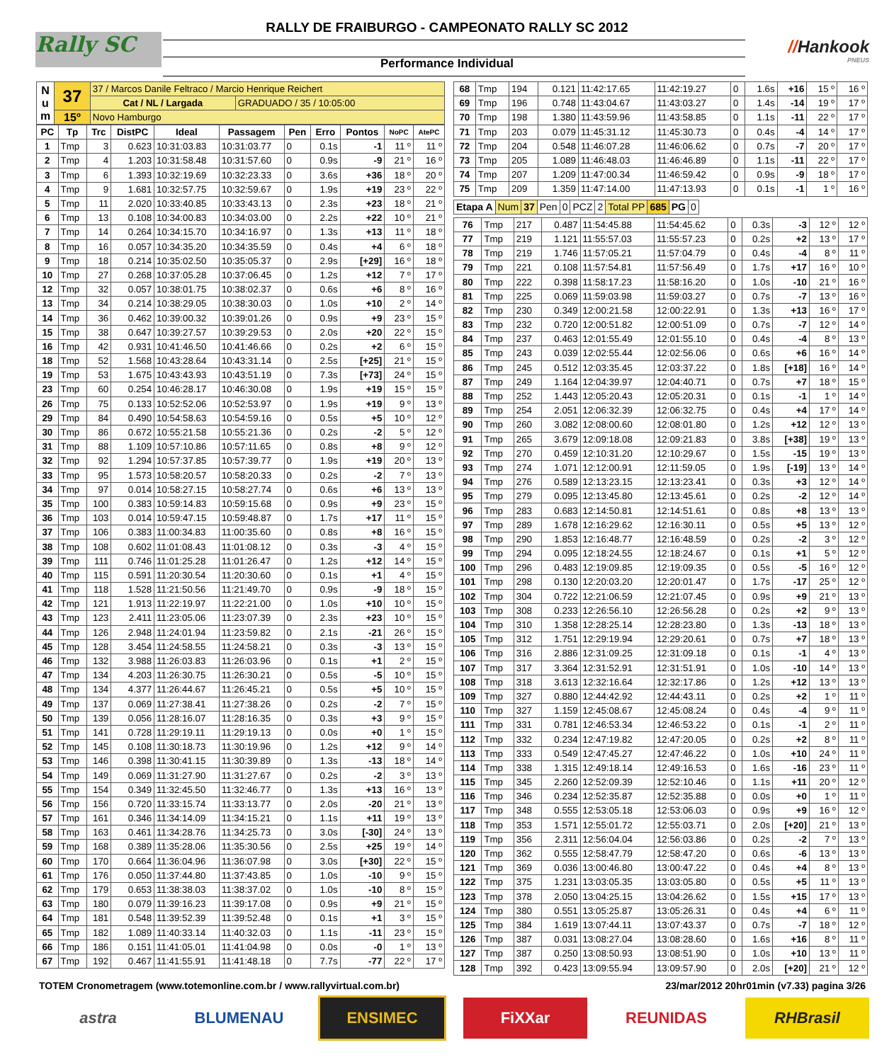Rally SC
RALLY DE FRAIBURGO - CAMPEONATO RALLY SC 2012
//Hankook
PNEUS
Performance Individual
| N u m | 37 | 37 / Marcos Danile Feltraco / Marcio Henrique Reichert | |
| | | Cat / NL / Largada | GRADUADO / 35 / 10:05:00 |
| | 15º | Novo Hamburgo | |
| PC | Tp | Trc | DistPC | Ideal | Passagem | Pen | Erro | Pontos | NoPC | AtePC |
| --- | --- | --- | --- | --- | --- | --- | --- | --- | --- | --- |
| 1 | Tmp | 3 | 0.623 | 10:31:03.83 | 10:31:03.77 | 0 | 0.1s | -1 | 11 º | 11 º |
| 2 | Tmp | 4 | 1.203 | 10:31:58.48 | 10:31:57.60 | 0 | 0.9s | -9 | 21 º | 16 º |
| 3 | Tmp | 6 | 1.393 | 10:32:19.69 | 10:32:23.33 | 0 | 3.6s | +36 | 18 º | 20 º |
| 4 | Tmp | 9 | 1.681 | 10:32:57.75 | 10:32:59.67 | 0 | 1.9s | +19 | 23 º | 22 º |
| 5 | Tmp | 11 | 2.020 | 10:33:40.85 | 10:33:43.13 | 0 | 2.3s | +23 | 18 º | 21 º |
| 6 | Tmp | 13 | 0.108 | 10:34:00.83 | 10:34:03.00 | 0 | 2.2s | +22 | 10 º | 21 º |
| 7 | Tmp | 14 | 0.264 | 10:34:15.70 | 10:34:16.97 | 0 | 1.3s | +13 | 11 º | 18 º |
| 8 | Tmp | 16 | 0.057 | 10:34:35.20 | 10:34:35.59 | 0 | 0.4s | +4 | 6 º | 18 º |
| 9 | Tmp | 18 | 0.214 | 10:35:02.50 | 10:35:05.37 | 0 | 2.9s | [+29] | 16 º | 18 º |
| 10 | Tmp | 27 | 0.268 | 10:37:05.28 | 10:37:06.45 | 0 | 1.2s | +12 | 7 º | 17 º |
| 12 | Tmp | 32 | 0.057 | 10:38:01.75 | 10:38:02.37 | 0 | 0.6s | +6 | 8 º | 16 º |
| 13 | Tmp | 34 | 0.214 | 10:38:29.05 | 10:38:30.03 | 0 | 1.0s | +10 | 2 º | 14 º |
| 14 | Tmp | 36 | 0.462 | 10:39:00.32 | 10:39:01.26 | 0 | 0.9s | +9 | 23 º | 15 º |
| 15 | Tmp | 38 | 0.647 | 10:39:27.57 | 10:39:29.53 | 0 | 2.0s | +20 | 22 º | 15 º |
| 16 | Tmp | 42 | 0.931 | 10:41:46.50 | 10:41:46.66 | 0 | 0.2s | +2 | 6 º | 15 º |
| 18 | Tmp | 52 | 1.568 | 10:43:28.64 | 10:43:31.14 | 0 | 2.5s | [+25] | 21 º | 15 º |
| 19 | Tmp | 53 | 1.675 | 10:43:43.93 | 10:43:51.19 | 0 | 7.3s | [+73] | 24 º | 15 º |
| 23 | Tmp | 60 | 0.254 | 10:46:28.17 | 10:46:30.08 | 0 | 1.9s | +19 | 15 º | 15 º |
| 26 | Tmp | 75 | 0.133 | 10:52:52.06 | 10:52:53.97 | 0 | 1.9s | +19 | 9 º | 13 º |
| 29 | Tmp | 84 | 0.490 | 10:54:58.63 | 10:54:59.16 | 0 | 0.5s | +5 | 10 º | 12 º |
| 30 | Tmp | 86 | 0.672 | 10:55:21.58 | 10:55:21.36 | 0 | 0.2s | -2 | 5 º | 12 º |
| 31 | Tmp | 88 | 1.109 | 10:57:10.86 | 10:57:11.65 | 0 | 0.8s | +8 | 9 º | 12 º |
| 32 | Tmp | 92 | 1.294 | 10:57:37.85 | 10:57:39.77 | 0 | 1.9s | +19 | 20 º | 13 º |
| 33 | Tmp | 95 | 1.573 | 10:58:20.57 | 10:58:20.33 | 0 | 0.2s | -2 | 7 º | 13 º |
| 34 | Tmp | 97 | 0.014 | 10:58:27.15 | 10:58:27.74 | 0 | 0.6s | +6 | 13 º | 13 º |
| 35 | Tmp | 100 | 0.383 | 10:59:14.83 | 10:59:15.68 | 0 | 0.9s | +9 | 23 º | 15 º |
| 36 | Tmp | 103 | 0.014 | 10:59:47.15 | 10:59:48.87 | 0 | 1.7s | +17 | 11 º | 15 º |
| 37 | Tmp | 106 | 0.383 | 11:00:34.83 | 11:00:35.60 | 0 | 0.8s | +8 | 16 º | 15 º |
| 38 | Tmp | 108 | 0.602 | 11:01:08.43 | 11:01:08.12 | 0 | 0.3s | -3 | 4 º | 15 º |
| 39 | Tmp | 111 | 0.746 | 11:01:25.28 | 11:01:26.47 | 0 | 1.2s | +12 | 14 º | 15 º |
| 40 | Tmp | 115 | 0.591 | 11:20:30.54 | 11:20:30.60 | 0 | 0.1s | +1 | 4 º | 15 º |
| 41 | Tmp | 118 | 1.528 | 11:21:50.56 | 11:21:49.70 | 0 | 0.9s | -9 | 18 º | 15 º |
| 42 | Tmp | 121 | 1.913 | 11:22:19.97 | 11:22:21.00 | 0 | 1.0s | +10 | 10 º | 15 º |
| 43 | Tmp | 123 | 2.411 | 11:23:05.06 | 11:23:07.39 | 0 | 2.3s | +23 | 10 º | 15 º |
| 44 | Tmp | 126 | 2.948 | 11:24:01.94 | 11:23:59.82 | 0 | 2.1s | -21 | 26 º | 15 º |
| 45 | Tmp | 128 | 3.454 | 11:24:58.55 | 11:24:58.21 | 0 | 0.3s | -3 | 13 º | 15 º |
| 46 | Tmp | 132 | 3.988 | 11:26:03.83 | 11:26:03.96 | 0 | 0.1s | +1 | 2 º | 15 º |
| 47 | Tmp | 134 | 4.203 | 11:26:30.75 | 11:26:30.21 | 0 | 0.5s | -5 | 10 º | 15 º |
| 48 | Tmp | 134 | 4.377 | 11:26:44.67 | 11:26:45.21 | 0 | 0.5s | +5 | 10 º | 15 º |
| 49 | Tmp | 137 | 0.069 | 11:27:38.41 | 11:27:38.26 | 0 | 0.2s | -2 | 7 º | 15 º |
| 50 | Tmp | 139 | 0.056 | 11:28:16.07 | 11:28:16.35 | 0 | 0.3s | +3 | 9 º | 15 º |
| 51 | Tmp | 141 | 0.728 | 11:29:19.11 | 11:29:19.13 | 0 | 0.0s | +0 | 1 º | 15 º |
| 52 | Tmp | 145 | 0.108 | 11:30:18.73 | 11:30:19.96 | 0 | 1.2s | +12 | 9 º | 14 º |
| 53 | Tmp | 146 | 0.398 | 11:30:41.15 | 11:30:39.89 | 0 | 1.3s | -13 | 18 º | 14 º |
| 54 | Tmp | 149 | 0.069 | 11:31:27.90 | 11:31:27.67 | 0 | 0.2s | -2 | 3 º | 13 º |
| 55 | Tmp | 154 | 0.349 | 11:32:45.50 | 11:32:46.77 | 0 | 1.3s | +13 | 16 º | 13 º |
| 56 | Tmp | 156 | 0.720 | 11:33:15.74 | 11:33:13.77 | 0 | 2.0s | -20 | 21 º | 13 º |
| 57 | Tmp | 161 | 0.346 | 11:34:14.09 | 11:34:15.21 | 0 | 1.1s | +11 | 19 º | 13 º |
| 58 | Tmp | 163 | 0.461 | 11:34:28.76 | 11:34:25.73 | 0 | 3.0s | [-30] | 24 º | 13 º |
| 59 | Tmp | 168 | 0.389 | 11:35:28.06 | 11:35:30.56 | 0 | 2.5s | +25 | 19 º | 14 º |
| 60 | Tmp | 170 | 0.664 | 11:36:04.96 | 11:36:07.98 | 0 | 3.0s | [+30] | 22 º | 15 º |
| 61 | Tmp | 176 | 0.050 | 11:37:44.80 | 11:37:43.85 | 0 | 1.0s | -10 | 9 º | 15 º |
| 62 | Tmp | 179 | 0.653 | 11:38:38.03 | 11:38:37.02 | 0 | 1.0s | -10 | 8 º | 15 º |
| 63 | Tmp | 180 | 0.079 | 11:39:16.23 | 11:39:17.08 | 0 | 0.9s | +9 | 21 º | 15 º |
| 64 | Tmp | 181 | 0.548 | 11:39:52.39 | 11:39:52.48 | 0 | 0.1s | +1 | 3 º | 15 º |
| 65 | Tmp | 182 | 1.089 | 11:40:33.14 | 11:40:32.03 | 0 | 1.1s | -11 | 23 º | 15 º |
| 66 | Tmp | 186 | 0.151 | 11:41:05.01 | 11:41:04.98 | 0 | 0.0s | -0 | 1 º | 13 º |
| 67 | Tmp | 192 | 0.467 | 11:41:55.91 | 11:41:48.18 | 0 | 7.7s | -77 | 22 º | 17 º |
| 68 | Tmp | 194 | 0.121 | 11:42:17.65 | 11:42:19.27 | 0 | 1.6s | +16 | 15 º | 16 º |
| 69 | Tmp | 196 | 0.748 | 11:43:04.67 | 11:43:03.27 | 0 | 1.4s | -14 | 19 º | 17 º |
| 70 | Tmp | 198 | 1.380 | 11:43:59.96 | 11:43:58.85 | 0 | 1.1s | -11 | 22 º | 17 º |
| 71 | Tmp | 203 | 0.079 | 11:45:31.12 | 11:45:30.73 | 0 | 0.4s | -4 | 14 º | 17 º |
| 72 | Tmp | 204 | 0.548 | 11:46:07.28 | 11:46:06.62 | 0 | 0.7s | -7 | 20 º | 17 º |
| 73 | Tmp | 205 | 1.089 | 11:46:48.03 | 11:46:46.89 | 0 | 1.1s | -11 | 22 º | 17 º |
| 74 | Tmp | 207 | 1.209 | 11:47:00.34 | 11:46:59.42 | 0 | 0.9s | -9 | 18 º | 17 º |
| 75 | Tmp | 209 | 1.359 | 11:47:14.00 | 11:47:13.93 | 0 | 0.1s | -1 | 1 º | 16 º |
| Etapa A | Num | 37 | Pen | 0 | PCZ | 2 | Total PP | 685 | PG | 0 |
| 76 | Tmp | 217 | 0.487 | 11:54:45.88 | 11:54:45.62 | 0 | 0.3s | -3 | 12 º | 12 º |
| 77 | Tmp | 219 | 1.121 | 11:55:57.03 | 11:55:57.23 | 0 | 0.2s | +2 | 13 º | 17 º |
| 78 | Tmp | 219 | 1.746 | 11:57:05.21 | 11:57:04.79 | 0 | 0.4s | -4 | 8 º | 11 º |
| 79 | Tmp | 221 | 0.108 | 11:57:54.81 | 11:57:56.49 | 0 | 1.7s | +17 | 16 º | 10 º |
| 80 | Tmp | 222 | 0.398 | 11:58:17.23 | 11:58:16.20 | 0 | 1.0s | -10 | 21 º | 16 º |
| 81 | Tmp | 225 | 0.069 | 11:59:03.98 | 11:59:03.27 | 0 | 0.7s | -7 | 13 º | 16 º |
| 82 | Tmp | 230 | 0.349 | 12:00:21.58 | 12:00:22.91 | 0 | 1.3s | +13 | 16 º | 17 º |
| 83 | Tmp | 232 | 0.720 | 12:00:51.82 | 12:00:51.09 | 0 | 0.7s | -7 | 12 º | 14 º |
| 84 | Tmp | 237 | 0.463 | 12:01:55.49 | 12:01:55.10 | 0 | 0.4s | -4 | 8 º | 13 º |
| 85 | Tmp | 243 | 0.039 | 12:02:55.44 | 12:02:56.06 | 0 | 0.6s | +6 | 16 º | 14 º |
| 86 | Tmp | 245 | 0.512 | 12:03:35.45 | 12:03:37.22 | 0 | 1.8s | [+18] | 16 º | 14 º |
| 87 | Tmp | 249 | 1.164 | 12:04:39.97 | 12:04:40.71 | 0 | 0.7s | +7 | 18 º | 15 º |
| 88 | Tmp | 252 | 1.443 | 12:05:20.43 | 12:05:20.31 | 0 | 0.1s | -1 | 1 º | 14 º |
| 89 | Tmp | 254 | 2.051 | 12:06:32.39 | 12:06:32.75 | 0 | 0.4s | +4 | 17 º | 14 º |
| 90 | Tmp | 260 | 3.082 | 12:08:00.60 | 12:08:01.80 | 0 | 1.2s | +12 | 12 º | 13 º |
| 91 | Tmp | 265 | 3.679 | 12:09:18.08 | 12:09:21.83 | 0 | 3.8s | [+38] | 19 º | 13 º |
| 92 | Tmp | 270 | 0.459 | 12:10:31.20 | 12:10:29.67 | 0 | 1.5s | -15 | 19 º | 13 º |
| 93 | Tmp | 274 | 1.071 | 12:12:00.91 | 12:11:59.05 | 0 | 1.9s | [-19] | 13 º | 14 º |
| 94 | Tmp | 276 | 0.589 | 12:13:23.15 | 12:13:23.41 | 0 | 0.3s | +3 | 12 º | 14 º |
| 95 | Tmp | 279 | 0.095 | 12:13:45.80 | 12:13:45.61 | 0 | 0.2s | -2 | 12 º | 14 º |
| 96 | Tmp | 283 | 0.683 | 12:14:50.81 | 12:14:51.61 | 0 | 0.8s | +8 | 13 º | 13 º |
| 97 | Tmp | 289 | 1.678 | 12:16:29.62 | 12:16:30.11 | 0 | 0.5s | +5 | 13 º | 12 º |
| 98 | Tmp | 290 | 1.853 | 12:16:48.77 | 12:16:48.59 | 0 | 0.2s | -2 | 3 º | 12 º |
| 99 | Tmp | 294 | 0.095 | 12:18:24.55 | 12:18:24.67 | 0 | 0.1s | +1 | 5 º | 12 º |
| 100 | Tmp | 296 | 0.483 | 12:19:09.85 | 12:19:09.35 | 0 | 0.5s | -5 | 16 º | 12 º |
| 101 | Tmp | 298 | 0.130 | 12:20:03.20 | 12:20:01.47 | 0 | 1.7s | -17 | 25 º | 12 º |
| 102 | Tmp | 304 | 0.722 | 12:21:06.59 | 12:21:07.45 | 0 | 0.9s | +9 | 21 º | 13 º |
| 103 | Tmp | 308 | 0.233 | 12:26:56.10 | 12:26:56.28 | 0 | 0.2s | +2 | 9 º | 13 º |
| 104 | Tmp | 310 | 1.358 | 12:28:25.14 | 12:28:23.80 | 0 | 1.3s | -13 | 18 º | 13 º |
| 105 | Tmp | 312 | 1.751 | 12:29:19.94 | 12:29:20.61 | 0 | 0.7s | +7 | 18 º | 13 º |
| 106 | Tmp | 316 | 2.886 | 12:31:09.25 | 12:31:09.18 | 0 | 0.1s | -1 | 4 º | 13 º |
| 107 | Tmp | 317 | 3.364 | 12:31:52.91 | 12:31:51.91 | 0 | 1.0s | -10 | 14 º | 13 º |
| 108 | Tmp | 318 | 3.613 | 12:32:16.64 | 12:32:17.86 | 0 | 1.2s | +12 | 13 º | 13 º |
| 109 | Tmp | 327 | 0.880 | 12:44:42.92 | 12:44:43.11 | 0 | 0.2s | +2 | 1 º | 11 º |
| 110 | Tmp | 327 | 1.159 | 12:45:08.67 | 12:45:08.24 | 0 | 0.4s | -4 | 9 º | 11 º |
| 111 | Tmp | 331 | 0.781 | 12:46:53.34 | 12:46:53.22 | 0 | 0.1s | -1 | 2 º | 11 º |
| 112 | Tmp | 332 | 0.234 | 12:47:19.82 | 12:47:20.05 | 0 | 0.2s | +2 | 8 º | 11 º |
| 113 | Tmp | 333 | 0.549 | 12:47:45.27 | 12:47:46.22 | 0 | 1.0s | +10 | 24 º | 11 º |
| 114 | Tmp | 338 | 1.315 | 12:49:18.14 | 12:49:16.53 | 0 | 1.6s | -16 | 23 º | 11 º |
| 115 | Tmp | 345 | 2.260 | 12:52:09.39 | 12:52:10.46 | 0 | 1.1s | +11 | 20 º | 12 º |
| 116 | Tmp | 346 | 0.234 | 12:52:35.87 | 12:52:35.88 | 0 | 0.0s | +0 | 1 º | 11 º |
| 117 | Tmp | 348 | 0.555 | 12:53:05.18 | 12:53:06.03 | 0 | 0.9s | +9 | 16 º | 12 º |
| 118 | Tmp | 353 | 1.571 | 12:55:01.72 | 12:55:03.71 | 0 | 2.0s | [+20] | 21 º | 13 º |
| 119 | Tmp | 356 | 2.311 | 12:56:04.04 | 12:56:03.86 | 0 | 0.2s | -2 | 7 º | 13 º |
| 120 | Tmp | 362 | 0.555 | 12:58:47.79 | 12:58:47.20 | 0 | 0.6s | -6 | 13 º | 13 º |
| 121 | Tmp | 369 | 0.036 | 13:00:46.80 | 13:00:47.22 | 0 | 0.4s | +4 | 8 º | 13 º |
| 122 | Tmp | 375 | 1.231 | 13:03:05.35 | 13:03:05.80 | 0 | 0.5s | +5 | 11 º | 13 º |
| 123 | Tmp | 378 | 2.050 | 13:04:25.15 | 13:04:26.62 | 0 | 1.5s | +15 | 17 º | 13 º |
| 124 | Tmp | 380 | 0.551 | 13:05:25.87 | 13:05:26.31 | 0 | 0.4s | +4 | 6 º | 11 º |
| 125 | Tmp | 384 | 1.619 | 13:07:44.11 | 13:07:43.37 | 0 | 0.7s | -7 | 18 º | 12 º |
| 126 | Tmp | 387 | 0.031 | 13:08:27.04 | 13:08:28.60 | 0 | 1.6s | +16 | 8 º | 11 º |
| 127 | Tmp | 387 | 0.250 | 13:08:50.93 | 13:08:51.90 | 0 | 1.0s | +10 | 13 º | 11 º |
| 128 | Tmp | 392 | 0.423 | 13:09:55.94 | 13:09:57.90 | 0 | 2.0s | [+20] | 21 º | 12 º |
TOTEM Cronometragem (www.totemonline.com.br / www.rallyvirtual.com.br) 23/mar/2012 20hr01min (v7.33) pagina 3/26
astra BLUMENAU ENSIMEC FiXXar REUNIDAS RHBrasil